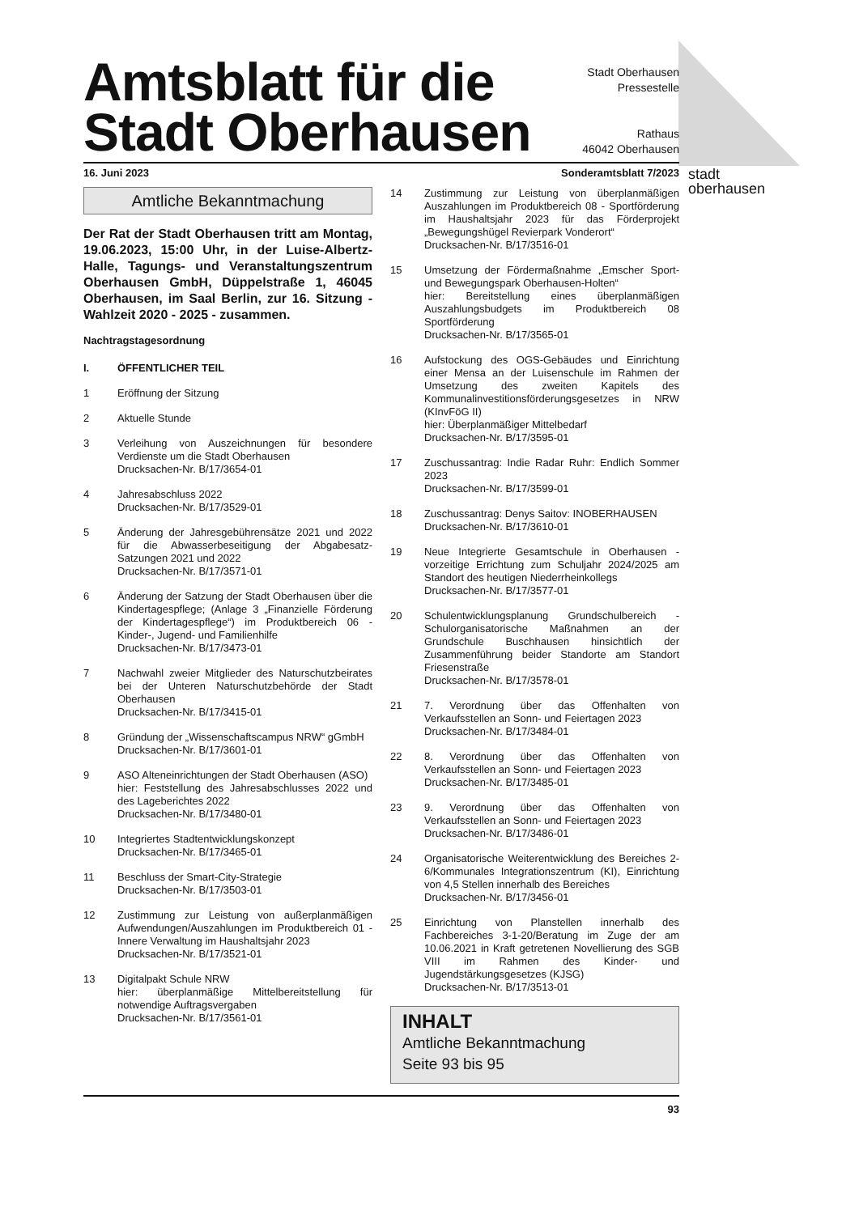Amtsblatt für die
Stadt Oberhausen
Stadt Oberhausen
Pressestelle
Rathaus
46042 Oberhausen
16. Juni 2023 Sonderamtsblatt 7/2023
Amtliche Bekanntmachung
Der Rat der Stadt Oberhausen tritt am Montag, 19.06.2023, 15:00 Uhr, in der Luise-Albertz-Halle, Tagungs- und Veranstaltungszentrum Oberhausen GmbH, Düppelstraße 1, 46045 Oberhausen, im Saal Berlin, zur 16. Sitzung - Wahlzeit 2020 - 2025 - zusammen.
Nachtragstagesordnung
I. ÖFFENTLICHER TEIL
1 Eröffnung der Sitzung
2 Aktuelle Stunde
3 Verleihung von Auszeichnungen für besondere Verdienste um die Stadt Oberhausen
Drucksachen-Nr. B/17/3654-01
4 Jahresabschluss 2022
Drucksachen-Nr. B/17/3529-01
5 Änderung der Jahresgebührensätze 2021 und 2022 für die Abwasserbeseitigung der Abgabesatz-Satzungen 2021 und 2022
Drucksachen-Nr. B/17/3571-01
6 Änderung der Satzung der Stadt Oberhausen über die Kindertagespflege; (Anlage 3 „Finanzielle Förderung der Kindertagespflege“) im Produktbereich 06 - Kinder-, Jugend- und Familienhilfe
Drucksachen-Nr. B/17/3473-01
7 Nachwahl zweier Mitglieder des Naturschutzbeirates bei der Unteren Naturschutzbehörde der Stadt Oberhausen
Drucksachen-Nr. B/17/3415-01
8 Gründung der „Wissenschaftscampus NRW“ gGmbH
Drucksachen-Nr. B/17/3601-01
9 ASO Alteneinrichtungen der Stadt Oberhausen (ASO)
hier: Feststellung des Jahresabschlusses 2022 und des Lageberichtes 2022
Drucksachen-Nr. B/17/3480-01
10 Integriertes Stadtentwicklungskonzept
Drucksachen-Nr. B/17/3465-01
11 Beschluss der Smart-City-Strategie
Drucksachen-Nr. B/17/3503-01
12 Zustimmung zur Leistung von außerplanmäßigen Aufwendungen/Auszahlungen im Produktbereich 01 - Innere Verwaltung im Haushaltsjahr 2023
Drucksachen-Nr. B/17/3521-01
13 Digitalpakt Schule NRW
hier: überplanmäßige Mittelbereitstellung für notwendige Auftragsvergaben
Drucksachen-Nr. B/17/3561-01
14 Zustimmung zur Leistung von überplanmäßigen Auszahlungen im Produktbereich 08 - Sportförderung im Haushaltsjahr 2023 für das Förderprojekt „Bewegungshügel Revierpark Vonderort“
Drucksachen-Nr. B/17/3516-01
15 Umsetzung der Fördermaßnahme „Emscher Sport- und Bewegungspark Oberhausen-Holten“
hier: Bereitstellung eines überplanmäßigen Auszahlungsbudgets im Produktbereich 08 Sportförderung
Drucksachen-Nr. B/17/3565-01
16 Aufstockung des OGS-Gebäudes und Einrichtung einer Mensa an der Luisenschule im Rahmen der Umsetzung des zweiten Kapitels des Kommunalinvestitionsförderungsgesetzes in NRW (KInvFöG II)
hier: Überplanmäßiger Mittelbedarf
Drucksachen-Nr. B/17/3595-01
17 Zuschussantrag: Indie Radar Ruhr: Endlich Sommer 2023
Drucksachen-Nr. B/17/3599-01
18 Zuschussantrag: Denys Saitov: INOBERHAUSEN
Drucksachen-Nr. B/17/3610-01
19 Neue Integrierte Gesamtschule in Oberhausen - vorzeitige Errichtung zum Schuljahr 2024/2025 am Standort des heutigen Niederrheinkollegs
Drucksachen-Nr. B/17/3577-01
20 Schulentwicklungsplanung Grundschulbereich - Schulorganisatorische Maßnahmen an der Grundschule Buschhausen hinsichtlich der Zusammenführung beider Standorte am Standort Friesenstraße
Drucksachen-Nr. B/17/3578-01
21 7. Verordnung über das Offenhalten von Verkaufsstellen an Sonn- und Feiertagen 2023
Drucksachen-Nr. B/17/3484-01
22 8. Verordnung über das Offenhalten von Verkaufsstellen an Sonn- und Feiertagen 2023
Drucksachen-Nr. B/17/3485-01
23 9. Verordnung über das Offenhalten von Verkaufsstellen an Sonn- und Feiertagen 2023
Drucksachen-Nr. B/17/3486-01
24 Organisatorische Weiterentwicklung des Bereiches 2-6/Kommunales Integrationszentrum (KI), Einrichtung von 4,5 Stellen innerhalb des Bereiches
Drucksachen-Nr. B/17/3456-01
25 Einrichtung von Planstellen innerhalb des Fachbereiches 3-1-20/Beratung im Zuge der am 10.06.2021 in Kraft getretenen Novellierung des SGB VIII im Rahmen des Kinder- und Jugendstärkungsgesetzes (KJSG)
Drucksachen-Nr. B/17/3513-01
INHALT
Amtliche Bekanntmachung
Seite 93 bis 95
93
stadt
oberhausen